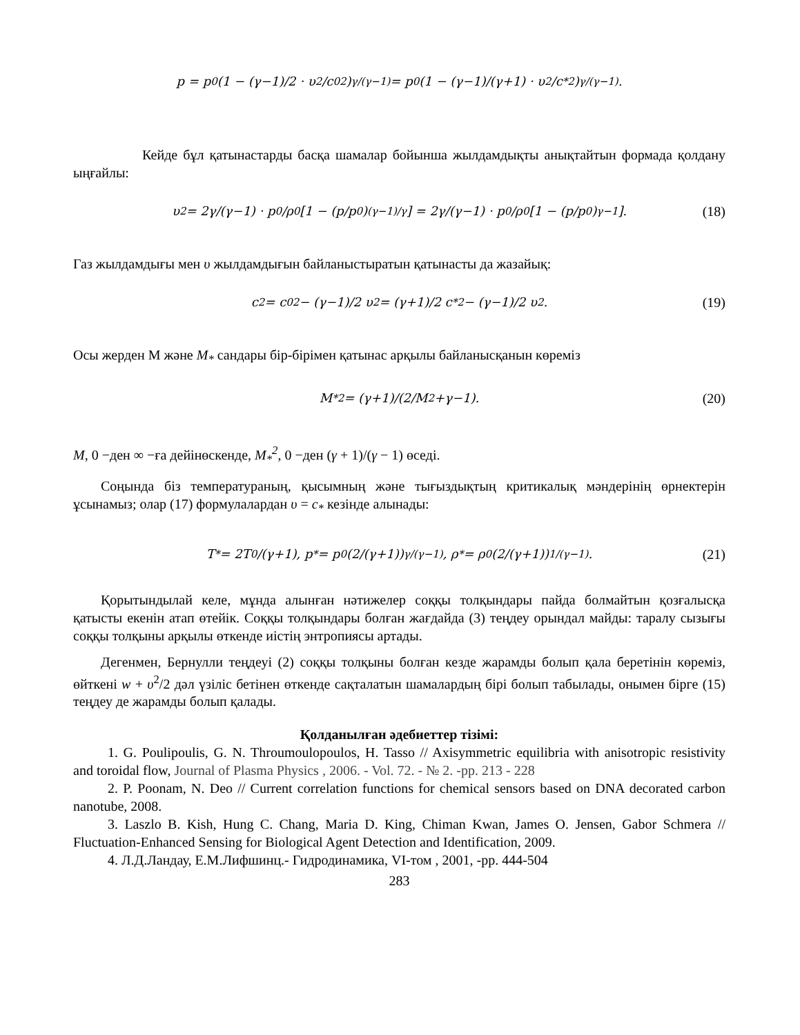p = p<sub>0</sub>(1 − (γ−1)/2 · υ<sup>2</sup>/c<sub>0</sub><sup>2</sup>)<sup>γ/(γ−1)</sup> = p<sub>0</sub>(1 − (γ−1)/(γ+1) · υ<sup>2</sup>/c<sub>*</sub><sup>2</sup>)<sup>γ/(γ−1)</sup>.
Кейде бұл қатынастарды басқа шамалар бойынша жылдамдықты анықтайтын формада қолдану ыңғайлы:
υ<sup>2</sup> = 2γ/(γ−1) · p<sub>0</sub>/ρ<sub>0</sub> [1 − (p/p<sub>0</sub>)<sup>(γ−1)/γ</sup>] = 2γ/(γ−1) · p<sub>0</sub>/ρ<sub>0</sub> [1 − (p/p<sub>0</sub>)<sup>γ−1</sup>]. (18)
Газ жылдамдығы мен υ жылдамдығын байланыстыратын қатынасты да жазайық:
c<sup>2</sup> = c<sub>0</sub><sup>2</sup> − (γ−1)/2 υ<sup>2</sup> = (γ+1)/2 c<sub>*</sub><sup>2</sup> − (γ−1)/2 υ<sup>2</sup>. (19)
Осы жерден M және M<sub>*</sub> сандары бір-бірімен қатынас арқылы байланысқанын көреміз
M<sub>*</sub><sup>2</sup> = (γ+1)/(2/M<sup>2</sup>+γ−1). (20)
M, 0 −ден ∞ −ға дейінөскенде, M<sub>*</sub><sup>2</sup>, 0 −ден (γ + 1)/(γ − 1) өседі.
Соңында біз температураның, қысымның және тығыздықтың критикалық мәндерінің өрнектерін ұсынамыз; олар (17) формулалардан υ = c<sub>*</sub> кезінде алынады:
T<sub>*</sub> = 2T<sub>0</sub>/(γ+1), p<sub>*</sub> = p<sub>0</sub>(2/(γ+1))<sup>γ/(γ−1)</sup>, ρ<sub>*</sub> = ρ<sub>0</sub>(2/(γ+1))<sup>1/(γ−1)</sup>. (21)
Қорытындылай келе, мұнда алынған нәтижелер соққы толқындары пайда болмайтын қозғалысқа қатысты екенін атап өтейік. Соққы толқындары болған жағдайда (3) теңдеу орындал майды: таралу сызығы соққы толқыны арқылы өткенде иістің энтропиясы артады.
Дегенмен, Бернулли теңдеуі (2) соққы толқыны болған кезде жарамды болып қала беретінін көреміз, өйткені w + υ<sup>2</sup>/2 дәл үзіліс бетінен өткенде сақталатын шамалардың бірі болып табылады, онымен бірге (15) теңдеу де жарамды болып қалады.
Қолданылған әдебиеттер тізімі:
1. G. Poulipoulis, G. N. Throumoulopoulos, H. Tasso // Axisymmetric equilibria with anisotropic resistivity and toroidal flow, Journal of Plasma Physics , 2006. - Vol. 72. - № 2. -pp. 213 - 228
2. P. Poonam, N. Deo // Current correlation functions for chemical sensors based on DNA decorated carbon nanotube, 2008.
3. Laszlo B. Kish, Hung C. Chang, Maria D. King, Chiman Kwan, James O. Jensen, Gabor Schmera // Fluctuation-Enhanced Sensing for Biological Agent Detection and Identification, 2009.
4. Л.Д.Ландау, Е.М.Лифшинц.- Гидродинамика, VI-том , 2001, -pp. 444-504
283